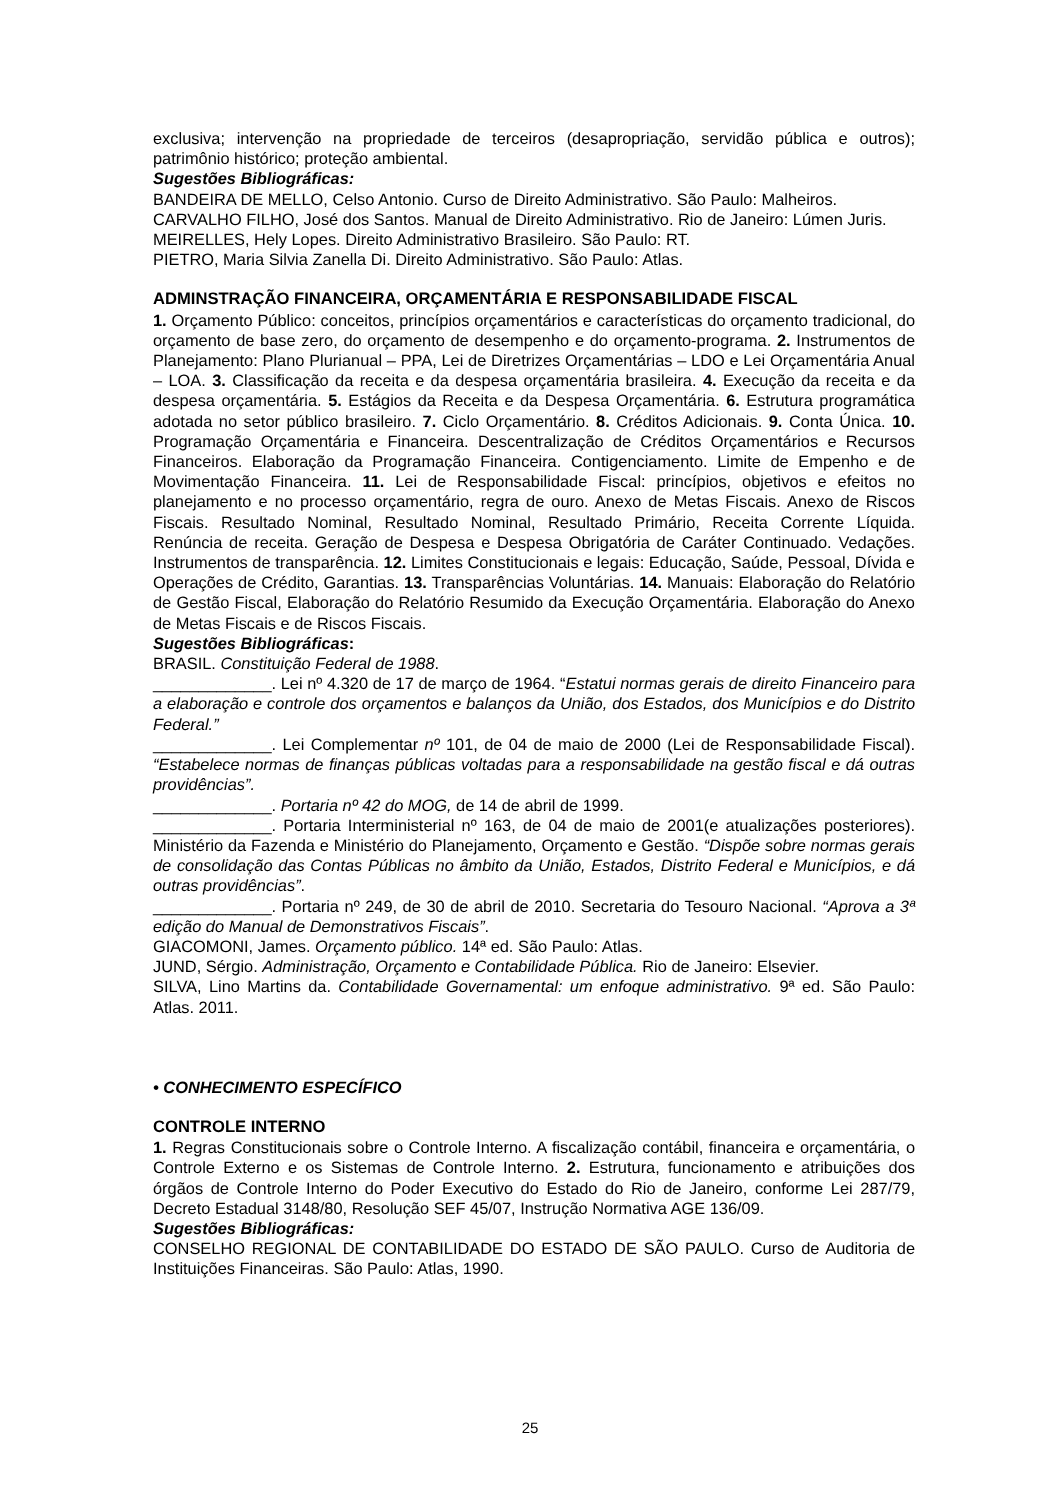exclusiva; intervenção na propriedade de terceiros (desapropriação, servidão pública e outros); patrimônio histórico; proteção ambiental.
Sugestões Bibliográficas:
BANDEIRA DE MELLO, Celso Antonio. Curso de Direito Administrativo. São Paulo: Malheiros.
CARVALHO FILHO, José dos Santos. Manual de Direito Administrativo. Rio de Janeiro: Lúmen Juris.
MEIRELLES, Hely Lopes. Direito Administrativo Brasileiro. São Paulo: RT.
PIETRO, Maria Silvia Zanella Di. Direito Administrativo. São Paulo: Atlas.
ADMINSTRAÇÃO FINANCEIRA, ORÇAMENTÁRIA E RESPONSABILIDADE FISCAL
1. Orçamento Público: conceitos, princípios orçamentários e características do orçamento tradicional, do orçamento de base zero, do orçamento de desempenho e do orçamento-programa. 2. Instrumentos de Planejamento: Plano Plurianual – PPA, Lei de Diretrizes Orçamentárias – LDO e Lei Orçamentária Anual – LOA. 3. Classificação da receita e da despesa orçamentária brasileira. 4. Execução da receita e da despesa orçamentária. 5. Estágios da Receita e da Despesa Orçamentária. 6. Estrutura programática adotada no setor público brasileiro. 7. Ciclo Orçamentário. 8. Créditos Adicionais. 9. Conta Única. 10. Programação Orçamentária e Financeira. Descentralização de Créditos Orçamentários e Recursos Financeiros. Elaboração da Programação Financeira. Contigenciamento. Limite de Empenho e de Movimentação Financeira. 11. Lei de Responsabilidade Fiscal: princípios, objetivos e efeitos no planejamento e no processo orçamentário, regra de ouro. Anexo de Metas Fiscais. Anexo de Riscos Fiscais. Resultado Nominal, Resultado Nominal, Resultado Primário, Receita Corrente Líquida. Renúncia de receita. Geração de Despesa e Despesa Obrigatória de Caráter Continuado. Vedações. Instrumentos de transparência. 12. Limites Constitucionais e legais: Educação, Saúde, Pessoal, Dívida e Operações de Crédito, Garantias. 13. Transparências Voluntárias. 14. Manuais: Elaboração do Relatório de Gestão Fiscal, Elaboração do Relatório Resumido da Execução Orçamentária. Elaboração do Anexo de Metas Fiscais e de Riscos Fiscais.
Sugestões Bibliográficas:
BRASIL. Constituição Federal de 1988.
_____________. Lei nº 4.320 de 17 de março de 1964. “Estatui normas gerais de direito Financeiro para a elaboração e controle dos orçamentos e balanços da União, dos Estados, dos Municípios e do Distrito Federal.”
_____________. Lei Complementar nº 101, de 04 de maio de 2000 (Lei de Responsabilidade Fiscal). “Estabelece normas de finanças públicas voltadas para a responsabilidade na gestão fiscal e dá outras providências”.
_____________. Portaria nº 42 do MOG, de 14 de abril de 1999.
_____________. Portaria Interministerial nº 163, de 04 de maio de 2001(e atualizações posteriores). Ministério da Fazenda e Ministério do Planejamento, Orçamento e Gestão. “Dispõe sobre normas gerais de consolidação das Contas Públicas no âmbito da União, Estados, Distrito Federal e Municípios, e dá outras providências”.
_____________. Portaria nº 249, de 30 de abril de 2010. Secretaria do Tesouro Nacional. “Aprova a 3ª edição do Manual de Demonstrativos Fiscais”.
GIACOMONI, James. Orçamento público. 14ª ed. São Paulo: Atlas.
JUND, Sérgio. Administração, Orçamento e Contabilidade Pública. Rio de Janeiro: Elsevier.
SILVA, Lino Martins da. Contabilidade Governamental: um enfoque administrativo. 9ª ed. São Paulo: Atlas. 2011.
• CONHECIMENTO ESPECÍFICO
CONTROLE INTERNO
1. Regras Constitucionais sobre o Controle Interno. A fiscalização contábil, financeira e orçamentária, o Controle Externo e os Sistemas de Controle Interno. 2. Estrutura, funcionamento e atribuições dos órgãos de Controle Interno do Poder Executivo do Estado do Rio de Janeiro, conforme Lei 287/79, Decreto Estadual 3148/80, Resolução SEF 45/07, Instrução Normativa AGE 136/09.
Sugestões Bibliográficas:
CONSELHO REGIONAL DE CONTABILIDADE DO ESTADO DE SÃO PAULO. Curso de Auditoria de Instituições Financeiras. São Paulo: Atlas, 1990.
25